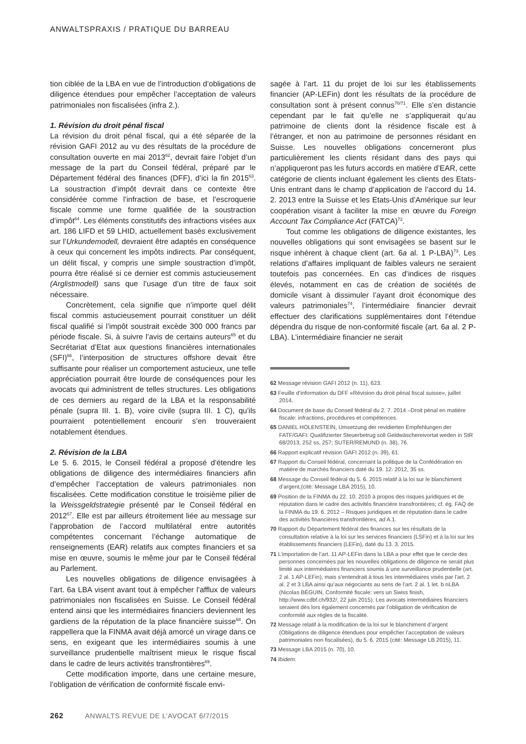ANWALTSPRAXIS / PRATIQUE DU BARREAU
tion ciblée de la LBA en vue de l’introduction d’obligations de diligence étendues pour empêcher l’acceptation de valeurs patrimoniales non fiscalisées (infra 2.).
1. Révision du droit pénal fiscal
La révision du droit pénal fiscal, qui a été séparée de la révision GAFI 2012 au vu des résultats de la procédure de consultation ouverte en mai 2013<sup>62</sup>, devrait faire l’objet d’un message de la part du Conseil fédéral, préparé par le Département fédéral des finances (DFF), d’ici la fin 2015<sup>63</sup>. La soustraction d’impôt devrait dans ce contexte être considérée comme l’infraction de base, et l’escroquerie fiscale comme une forme qualifiée de la soustraction d’impôt<sup>64</sup>. Les éléments constitutifs des infractions visées aux art. 186 LIFD et 59 LHID, actuellement basés exclusivement sur l’Urkundemodell, devraient être adaptés en conséquence à ceux qui concernent les impôts indirects. Par conséquent, un délit fiscal, y compris une simple soustraction d’impôt, pourra être réalisé si ce dernier est commis astucieusement (Arglistmodell) sans que l’usage d’un titre de faux soit nécessaire.
Concrètement, cela signifie que n’importe quel délit fiscal commis astucieusement pourrait constituer un délit fiscal qualifié si l’impôt soustrait excède 300 000 francs par période fiscale. Si, à suivre l’avis de certains auteurs<sup>65</sup> et du Secrétariat d’Etat aux questions financières internationales (SFI)<sup>66</sup>, l’interposition de structures offshore devait être suffisante pour réaliser un comportement astucieux, une telle appréciation pourrait être lourde de conséquences pour les avocats qui administrent de telles structures. Les obligations de ces derniers au regard de la LBA et la responsabilité pénale (supra III. 1. B), voire civile (supra III. 1 C), qu’ils pourraient potentiellement encourir s’en trouveraient notablement étendues.
2. Révision de la LBA
Le 5. 6. 2015, le Conseil fédéral a proposé d’étendre les obligations de diligence des intermédiaires financiers afin d’empêcher l’acceptation de valeurs patrimoniales non fiscalisées. Cette modification constitue le troisième pilier de la Weissgeldstrategie présenté par le Conseil fédéral en 2012<sup>67</sup>. Elle est par ailleurs étroitement liée au message sur l’approbation de l’accord multilatéral entre autorités compétentes concernant l’échange automatique de renseignements (EAR) relatifs aux comptes financiers et sa mise en œuvre, soumis le même jour par le Conseil fédéral au Parlement.
Les nouvelles obligations de diligence envisagées à l’art. 6a LBA visent avant tout à empêcher l’afflux de valeurs patrimoniales non fiscalisées en Suisse. Le Conseil fédéral entend ainsi que les intermédiaires financiers deviennent les gardiens de la réputation de la place financière suisse<sup>68</sup>. On rappellera que la FINMA avait déjà amorcé un virage dans ce sens, en exigeant que les intermédiaires soumis à une surveillance prudentielle maîtrisent mieux le risque fiscal dans le cadre de leurs activités transfrontières<sup>69</sup>.
Cette modification importe, dans une certaine mesure, l’obligation de vérification de conformité fiscale envi-
sagée à l’art. 11 du projet de loi sur les établissements financier (AP-LEFin) dont les résultats de la procédure de consultation sont à présent connus<sup>70/71</sup>. Elle s’en distancie cependant par le fait qu’elle ne s’appliquerait qu’au patrimoine de clients dont la résidence fiscale est à l’étranger, et non au patrimoine de personnes résidant en Suisse. Les nouvelles obligations concerneront plus particulièrement les clients résidant dans des pays qui n’appliqueront pas les futurs accords en matière d’EAR, cette catégorie de clients incluant également les clients des Etats-Unis entrant dans le champ d’application de l’accord du 14. 2. 2013 entre la Suisse et les Etats-Unis d’Amérique sur leur coopération visant à faciliter la mise en œuvre du Foreign Account Tax Compliance Act (FATCA)<sup>72</sup>.
Tout comme les obligations de diligence existantes, les nouvelles obligations qui sont envisagées se basent sur le risque inhérent à chaque client (art. 6a al. 1 P-LBA)<sup>73</sup>. Les relations d’affaires impliquant de faibles valeurs ne seraient toutefois pas concernées. En cas d’indices de risques élevés, notamment en cas de création de sociétés de domicile visant à dissimuler l’ayant droit économique des valeurs patrimoniales<sup>74</sup>, l’intermédiaire financier devrait effectuer des clarifications supplémentaires dont l’étendue dépendra du risque de non-conformité fiscale (art. 6a al. 2 P-LBA). L’intermédiaire financier ne serait
62 Message révision GAFI 2012 (n. 11), 623.
63 Feuille d’information du DFF «Révision du droit pénal fiscal suisse», juillet 2014.
64 Document de base du Conseil fédéral du 2. 7. 2014 –Droit pénal en matière fiscale: infractions, procédures et compétences.
65 DANIEL HOLENSTEIN, Umsetzung der revidierten Empfehlungen der FATF/GAFI: Qualifizierter Steuerbetrug soll Geldwäschereivortat weden in StR 68/2013, 252 ss, 257; SUTER/REMUND (n. 38), 76.
66 Rapport explicatif révision GAFI 2012 (n. 39), 61.
67 Rapport du Conseil fédéral, concernant la politique de la Confédération en matière de marchés financiers daté du 19. 12. 2012, 35 ss.
68 Message du Conseil fédéral du 5. 6. 2015 relatif à la loi sur le blanchiment d’argent,(cité: Message LBA 2015), 10.
69 Position de la FINMA du 22. 10. 2010 à propos des risques juridiques et de réputation dans le cadre des activités financière transfrontières; cf. ég. FAQ de la FINMA du 19. 6. 2012 – Risques juridiques et de réputation dans le cadre des activités financières transfrontières, ad A.1.
70 Rapport du Département fédéral des finances sur les résultats de la consultation relative à la loi sur les services financiers (LSFin) et à la loi sur les établissements financiers (LEFin), daté du 13. 3. 2015.
71 L’importation de l’art. 11 AP-LEFin dans la LBA a pour effet que le cercle des personnes concernées par les nouvelles obligations de diligence ne serait plus limité aux intermédiaires financiers soumis à une surveillance prudentielle (art. 2 al. 1 AP-LEFin), mais s’entendrait à tous les intermédiaires visés par l’art. 2 al. 2 et 3 LBA ainsi qu’aux négociants au sens de l’art. 2 al. 1 let. b nLBA (Nicolas BÉGUIN, Conformité fiscale: vers un Swiss finish, http://www.cdbf.ch/932/, 22 juin 2015). Les avocats intermédiaires financiers seraient dès lors également concernés par l’obligation de vérification de conformité aux règles de la fiscalité.
72 Message relatif à la modification de la loi sur le blanchiment d’argent (Obligations de diligence étendues pour empêcher l’acceptation de valeurs patrimoniales non fiscalisées), du 5. 6. 2015 (cité: Message LB 2015), 11.
73 Message LBA 2015 (n. 70), 10.
74 Ibidem.
262 ANWALTS REVUE DE L’AVOCAT 6/7/2015